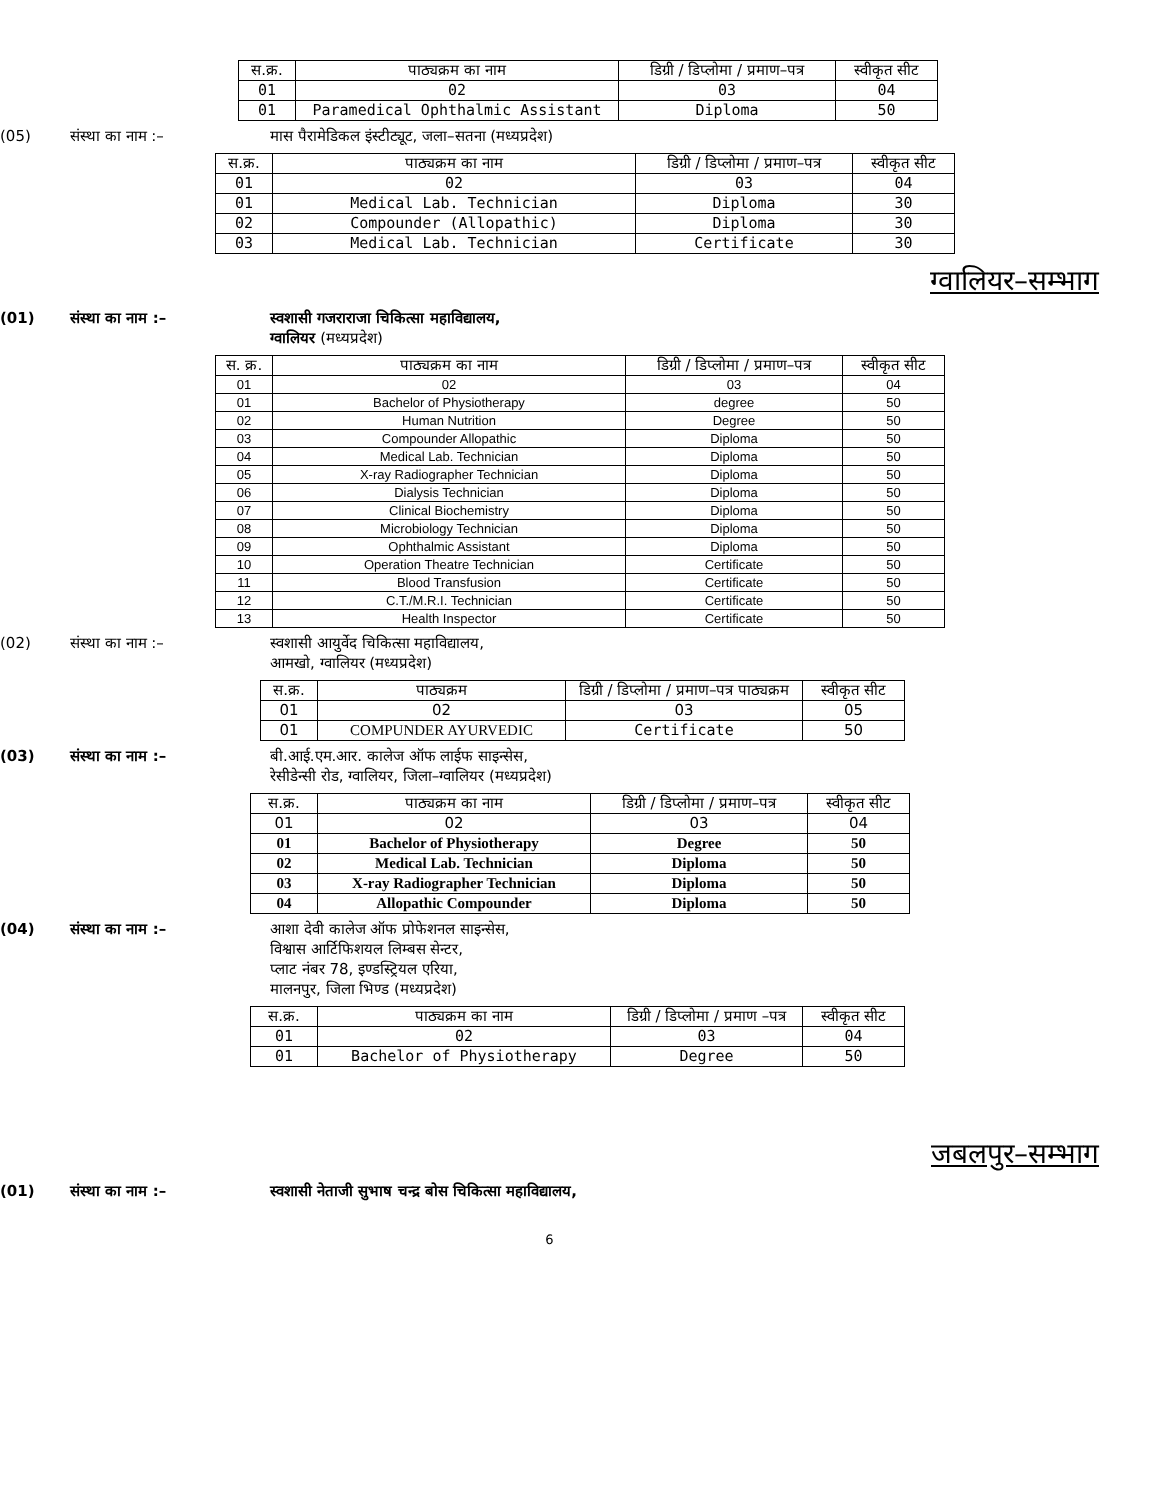| स.क्र. | पाठ्यक्रम का नाम | डिग्री / डिप्लोमा / प्रमाण–पत्र | स्वीकृत सीट |
| --- | --- | --- | --- |
| 01 | 02 | 03 | 04 |
| 01 | Paramedical Ophthalmic Assistant | Diploma | 50 |
(05) संस्था का नाम :– मास पैरामेडिकल इंस्टीट्यूट, जला–सतना (मध्यप्रदेश)
| स.क्र. | पाठ्यक्रम का नाम | डिग्री / डिप्लोमा / प्रमाण–पत्र | स्वीकृत सीट |
| --- | --- | --- | --- |
| 01 | 02 | 03 | 04 |
| 01 | Medical Lab. Technician | Diploma | 30 |
| 02 | Compounder (Allopathic) | Diploma | 30 |
| 03 | Medical Lab. Technician | Certificate | 30 |
ग्वालियर–सम्भाग
(01) संस्था का नाम :– स्वशासी गजराराजा चिकित्सा महाविद्यालय,
ग्वालियर (मध्यप्रदेश)
| स. क्र. | पाठ्यक्रम का नाम | डिग्री / डिप्लोमा / प्रमाण–पत्र | स्वीकृत सीट |
| --- | --- | --- | --- |
| 01 | 02 | 03 | 04 |
| 01 | Bachelor of Physiotherapy | degree | 50 |
| 02 | Human Nutrition | Degree | 50 |
| 03 | Compounder Allopathic | Diploma | 50 |
| 04 | Medical Lab. Technician | Diploma | 50 |
| 05 | X-ray Radiographer Technician | Diploma | 50 |
| 06 | Dialysis Technician | Diploma | 50 |
| 07 | Clinical Biochemistry | Diploma | 50 |
| 08 | Microbiology Technician | Diploma | 50 |
| 09 | Ophthalmic Assistant | Diploma | 50 |
| 10 | Operation Theatre Technician | Certificate | 50 |
| 11 | Blood Transfusion | Certificate | 50 |
| 12 | C.T./M.R.I. Technician | Certificate | 50 |
| 13 | Health Inspector | Certificate | 50 |
(02) संस्था का नाम :– स्वशासी आयुर्वेद चिकित्सा महाविद्यालय,
आमखो, ग्वालियर (मध्यप्रदेश)
| स.क्र. | पाठ्यक्रम | डिग्री / डिप्लोमा / प्रमाण–पत्र पाठ्यक्रम | स्वीकृत सीट |
| --- | --- | --- | --- |
| 01 | 02 | 03 | 05 |
| 01 | COMPUNDER AYURVEDIC | Certificate | 50 |
(03) संस्था का नाम :– बी.आई.एम.आर. कालेज ऑफ लाईफ साइन्सेस,
रेसीडेन्सी रोड, ग्वालियर, जिला–ग्वालियर (मध्यप्रदेश)
| स.क्र. | पाठ्यक्रम का नाम | डिग्री / डिप्लोमा / प्रमाण–पत्र | स्वीकृत सीट |
| --- | --- | --- | --- |
| 01 | 02 | 03 | 04 |
| 01 | Bachelor of Physiotherapy | Degree | 50 |
| 02 | Medical Lab. Technician | Diploma | 50 |
| 03 | X-ray Radiographer Technician | Diploma | 50 |
| 04 | Allopathic Compounder | Diploma | 50 |
(04) संस्था का नाम :– आशा देवी कालेज ऑफ प्रोफेशनल साइन्सेस,
विश्वास आर्टिफिशयल लिम्बस सेन्टर,
प्लाट नंबर 78, इण्डस्ट्रियल एरिया,
मालनपुर, जिला भिण्ड (मध्यप्रदेश)
| स.क्र. | पाठ्यक्रम का नाम | डिग्री / डिप्लोमा / प्रमाण –पत्र | स्वीकृत सीट |
| --- | --- | --- | --- |
| 01 | 02 | 03 | 04 |
| 01 | Bachelor of Physiotherapy | Degree | 50 |
जबलपुर–सम्भाग
(01) संस्था का नाम :– स्वशासी नेताजी सुभाष चन्द्र बोस चिकित्सा महाविद्यालय,
6